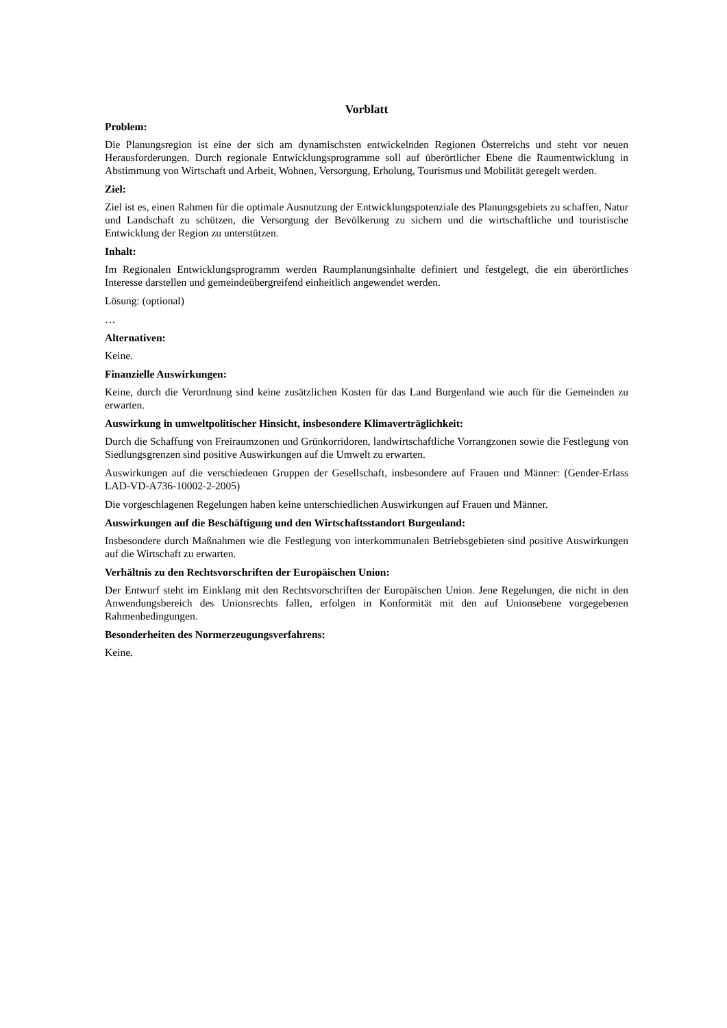Vorblatt
Problem:
Die Planungsregion ist eine der sich am dynamischsten entwickelnden Regionen Österreichs und steht vor neuen Herausforderungen. Durch regionale Entwicklungsprogramme soll auf überörtlicher Ebene die Raumentwicklung in Abstimmung von Wirtschaft und Arbeit, Wohnen, Versorgung, Erholung, Tourismus und Mobilität geregelt werden.
Ziel:
Ziel ist es, einen Rahmen für die optimale Ausnutzung der Entwicklungspotenziale des Planungsgebiets zu schaffen, Natur und Landschaft zu schützen, die Versorgung der Bevölkerung zu sichern und die wirtschaftliche und touristische Entwicklung der Region zu unterstützen.
Inhalt:
Im Regionalen Entwicklungsprogramm werden Raumplanungsinhalte definiert und festgelegt, die ein überörtliches Interesse darstellen und gemeindeübergreifend einheitlich angewendet werden.
Lösung: (optional)
…
Alternativen:
Keine.
Finanzielle Auswirkungen:
Keine, durch die Verordnung sind keine zusätzlichen Kosten für das Land Burgenland wie auch für die Gemeinden zu erwarten.
Auswirkung in umweltpolitischer Hinsicht, insbesondere Klimaverträglichkeit:
Durch die Schaffung von Freiraumzonen und Grünkorridoren, landwirtschaftliche Vorrangzonen sowie die Festlegung von Siedlungsgrenzen sind positive Auswirkungen auf die Umwelt zu erwarten.
Auswirkungen auf die verschiedenen Gruppen der Gesellschaft, insbesondere auf Frauen und Männer: (Gender-Erlass LAD-VD-A736-10002-2-2005)
Die vorgeschlagenen Regelungen haben keine unterschiedlichen Auswirkungen auf Frauen und Männer.
Auswirkungen auf die Beschäftigung und den Wirtschaftsstandort Burgenland:
Insbesondere durch Maßnahmen wie die Festlegung von interkommunalen Betriebsgebieten sind positive Auswirkungen auf die Wirtschaft zu erwarten.
Verhältnis zu den Rechtsvorschriften der Europäischen Union:
Der Entwurf steht im Einklang mit den Rechtsvorschriften der Europäischen Union. Jene Regelungen, die nicht in den Anwendungsbereich des Unionsrechts fallen, erfolgen in Konformität mit den auf Unionsebene vorgegebenen Rahmenbedingungen.
Besonderheiten des Normerzeugungsverfahrens:
Keine.